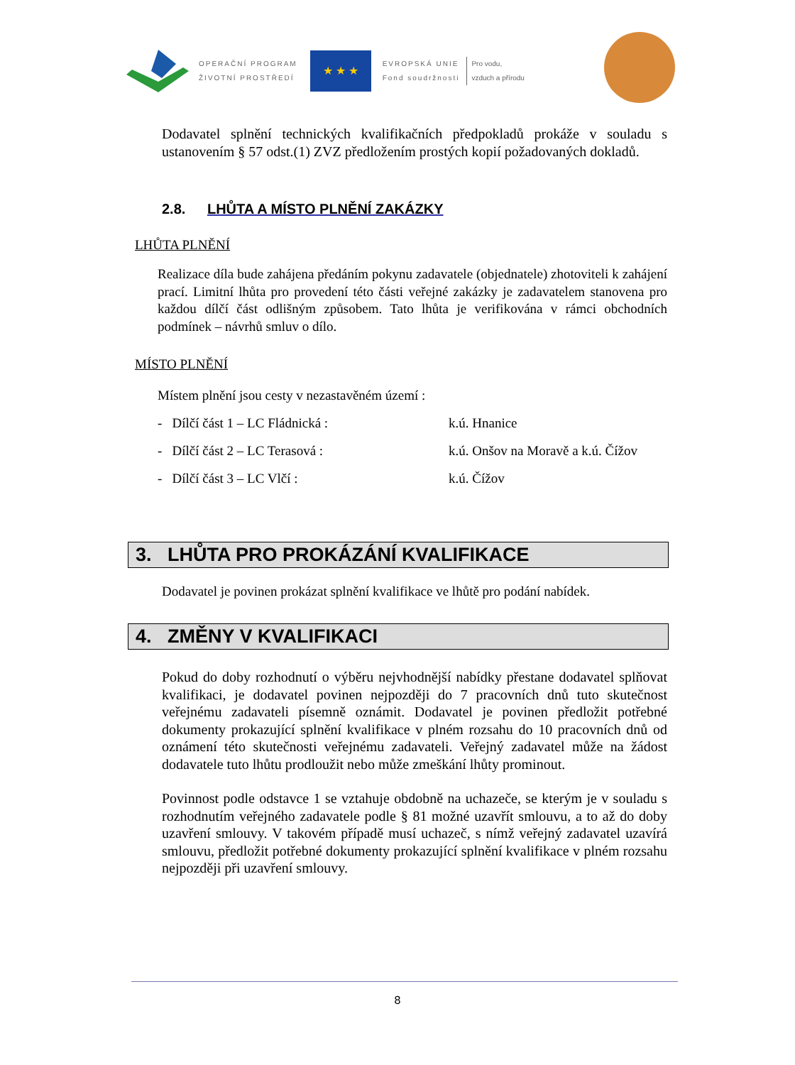OPERAČNÍ PROGRAM
ŽIVOTNÍ PROSTŘEDÍ
★ ★ ★
EVROPSKÁ UNIE
Fond soudržnosti
Pro vodu,
vzduch a přírodu
Dodavatel splnění technických kvalifikačních předpokladů prokáže v souladu s ustanovením § 57 odst.(1) ZVZ předložením prostých kopií požadovaných dokladů.
2.8. LHŮTA A MÍSTO PLNĚNÍ ZAKÁZKY
LHŮTA PLNĚNÍ
Realizace díla bude zahájena předáním pokynu zadavatele (objednatele) zhotoviteli k zahájení prací. Limitní lhůta pro provedení této části veřejné zakázky je zadavatelem stanovena pro každou dílčí část odlišným způsobem. Tato lhůta je verifikována v rámci obchodních podmínek – návrhů smluv o dílo.
MÍSTO PLNĚNÍ
Místem plnění jsou cesty v nezastavěném území :
- Dílčí část 1 – LC Fládnická : k.ú. Hnanice
- Dílčí část 2 – LC Terasová : k.ú. Onšov na Moravě a k.ú. Čížov
- Dílčí část 3 – LC Vlčí : k.ú. Čížov
3. LHŮTA PRO PROKÁZÁNÍ KVALIFIKACE
Dodavatel je povinen prokázat splnění kvalifikace ve lhůtě pro podání nabídek.
4. ZMĚNY V KVALIFIKACI
Pokud do doby rozhodnutí o výběru nejvhodnější nabídky přestane dodavatel splňovat kvalifikaci, je dodavatel povinen nejpozději do 7 pracovních dnů tuto skutečnost veřejnému zadavateli písemně oznámit. Dodavatel je povinen předložit potřebné dokumenty prokazující splnění kvalifikace v plném rozsahu do 10 pracovních dnů od oznámení této skutečnosti veřejnému zadavateli. Veřejný zadavatel může na žádost dodavatele tuto lhůtu prodloužit nebo může zmeškání lhůty prominout.
Povinnost podle odstavce 1 se vztahuje obdobně na uchazeče, se kterým je v souladu s rozhodnutím veřejného zadavatele podle § 81 možné uzavřít smlouvu, a to až do doby uzavření smlouvy. V takovém případě musí uchazeč, s nímž veřejný zadavatel uzavírá smlouvu, předložit potřebné dokumenty prokazující splnění kvalifikace v plném rozsahu nejpozději při uzavření smlouvy.
8